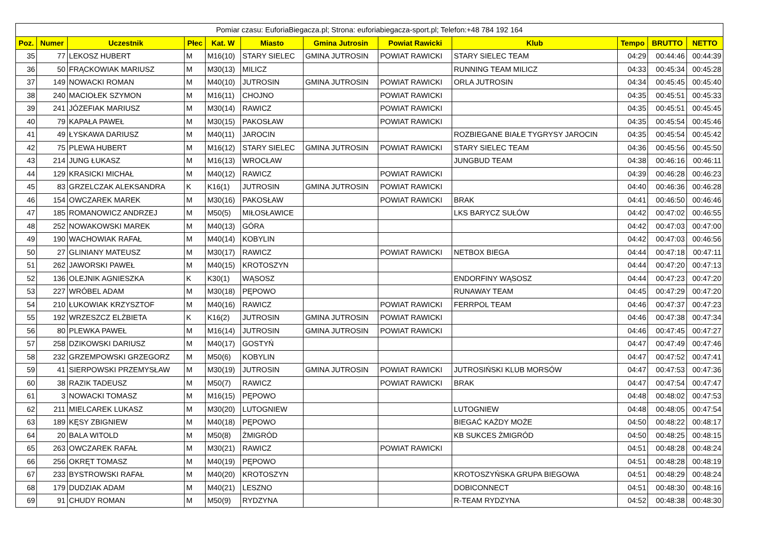| Pomiar czasu: EuforiaBiegacza.pl; Strona: euforiabiegacza-sport.pl; Telefon:+48 784 192 164 | | | | | | | | | | | |
| --- | --- | --- | --- | --- | --- | --- | --- | --- | --- | --- | --- |
| Poz. | Numer | Uczestnik | Płec | Kat. W | Miasto | Gmina Jutrosin | Powiat Rawicki | Klub | Tempo | BRUTTO | NETTO |
| 35 | 77 | LEKOSZ HUBERT | M | M16(10) | STARY SIELEC | GMINA JUTROSIN | POWIAT RAWICKI | STARY SIELEC TEAM | 04:29 | 00:44:46 | 00:44:39 |
| 36 | 50 | FRĄCKOWIAK MARIUSZ | M | M30(13) | MILICZ | | | RUNNING TEAM MILICZ | 04:33 | 00:45:34 | 00:45:28 |
| 37 | 149 | NOWACKI ROMAN | M | M40(10) | JUTROSIN | GMINA JUTROSIN | POWIAT RAWICKI | ORLA JUTROSIN | 04:34 | 00:45:45 | 00:45:40 |
| 38 | 240 | MACIOŁEK SZYMON | M | M16(11) | CHOJNO | | POWIAT RAWICKI | | 04:35 | 00:45:51 | 00:45:33 |
| 39 | 241 | JÓZEFIAK MARIUSZ | M | M30(14) | RAWICZ | | POWIAT RAWICKI | | 04:35 | 00:45:51 | 00:45:45 |
| 40 | 79 | KAPAŁA PAWEŁ | M | M30(15) | PAKOSŁAW | | POWIAT RAWICKI | | 04:35 | 00:45:54 | 00:45:46 |
| 41 | 49 | ŁYSKAWA DARIUSZ | M | M40(11) | JAROCIN | | | ROZBIEGANE BIAŁE TYGRYSY JAROCIN | 04:35 | 00:45:54 | 00:45:42 |
| 42 | 75 | PLEWA HUBERT | M | M16(12) | STARY SIELEC | GMINA JUTROSIN | POWIAT RAWICKI | STARY SIELEC TEAM | 04:36 | 00:45:56 | 00:45:50 |
| 43 | 214 | JUNG ŁUKASZ | M | M16(13) | WROCŁAW | | | JUNGBUD TEAM | 04:38 | 00:46:16 | 00:46:11 |
| 44 | 129 | KRASICKI MICHAŁ | M | M40(12) | RAWICZ | | POWIAT RAWICKI | | 04:39 | 00:46:28 | 00:46:23 |
| 45 | 83 | GRZELCZAK ALEKSANDRA | K | K16(1) | JUTROSIN | GMINA JUTROSIN | POWIAT RAWICKI | | 04:40 | 00:46:36 | 00:46:28 |
| 46 | 154 | OWCZAREK MAREK | M | M30(16) | PAKOSŁAW | | POWIAT RAWICKI | BRAK | 04:41 | 00:46:50 | 00:46:46 |
| 47 | 185 | ROMANOWICZ ANDRZEJ | M | M50(5) | MIŁOSŁAWICE | | | LKS BARYCZ SUŁÓW | 04:42 | 00:47:02 | 00:46:55 |
| 48 | 252 | NOWAKOWSKI MAREK | M | M40(13) | GÓRA | | | | 04:42 | 00:47:03 | 00:47:00 |
| 49 | 190 | WACHOWIAK RAFAŁ | M | M40(14) | KOBYLIN | | | | 04:42 | 00:47:03 | 00:46:56 |
| 50 | 27 | GLINIANY MATEUSZ | M | M30(17) | RAWICZ | | POWIAT RAWICKI | NETBOX BIEGA | 04:44 | 00:47:18 | 00:47:11 |
| 51 | 262 | JAWORSKI PAWEŁ | M | M40(15) | KROTOSZYN | | | | 04:44 | 00:47:20 | 00:47:13 |
| 52 | 136 | OLEJNIK AGNIESZKA | K | K30(1) | WĄSOSZ | | | ENDORFINY WĄSOSZ | 04:44 | 00:47:23 | 00:47:20 |
| 53 | 227 | WRÓBEL ADAM | M | M30(18) | PĘPOWO | | | RUNAWAY TEAM | 04:45 | 00:47:29 | 00:47:20 |
| 54 | 210 | ŁUKOWIAK KRZYSZTOF | M | M40(16) | RAWICZ | | POWIAT RAWICKI | FERRPOL TEAM | 04:46 | 00:47:37 | 00:47:23 |
| 55 | 192 | WRZESZCZ ELŻBIETA | K | K16(2) | JUTROSIN | GMINA JUTROSIN | POWIAT RAWICKI | | 04:46 | 00:47:38 | 00:47:34 |
| 56 | 80 | PLEWKA PAWEŁ | M | M16(14) | JUTROSIN | GMINA JUTROSIN | POWIAT RAWICKI | | 04:46 | 00:47:45 | 00:47:27 |
| 57 | 258 | DZIKOWSKI DARIUSZ | M | M40(17) | GOSTYŃ | | | | 04:47 | 00:47:49 | 00:47:46 |
| 58 | 232 | GRZEMPOWSKI GRZEGORZ | M | M50(6) | KOBYLIN | | | | 04:47 | 00:47:52 | 00:47:41 |
| 59 | 41 | SIERPOWSKI PRZEMYSŁAW | M | M30(19) | JUTROSIN | GMINA JUTROSIN | POWIAT RAWICKI | JUTROSIŃSKI KLUB MORSÓW | 04:47 | 00:47:53 | 00:47:36 |
| 60 | 38 | RAZIK TADEUSZ | M | M50(7) | RAWICZ | | POWIAT RAWICKI | BRAK | 04:47 | 00:47:54 | 00:47:47 |
| 61 | 3 | NOWACKI TOMASZ | M | M16(15) | PĘPOWO | | | | 04:48 | 00:48:02 | 00:47:53 |
| 62 | 211 | MIELCAREK LUKASZ | M | M30(20) | LUTOGNIEW | | | LUTOGNIEW | 04:48 | 00:48:05 | 00:47:54 |
| 63 | 189 | KĘSY ZBIGNIEW | M | M40(18) | PĘPOWO | | | BIEGAĆ KAŻDY MOŻE | 04:50 | 00:48:22 | 00:48:17 |
| 64 | 20 | BALA WITOLD | M | M50(8) | ŻMIGRÓD | | | KB SUKCES ŻMIGRÓD | 04:50 | 00:48:25 | 00:48:15 |
| 65 | 263 | OWCZAREK RAFAŁ | M | M30(21) | RAWICZ | | POWIAT RAWICKI | | 04:51 | 00:48:28 | 00:48:24 |
| 66 | 256 | OKRĘT TOMASZ | M | M40(19) | PĘPOWO | | | | 04:51 | 00:48:28 | 00:48:19 |
| 67 | 233 | BYSTROWSKI RAFAŁ | M | M40(20) | KROTOSZYN | | | KROTOSZYŃSKA GRUPA BIEGOWA | 04:51 | 00:48:29 | 00:48:24 |
| 68 | 179 | DUDZIAK ADAM | M | M40(21) | LESZNO | | | DOBICONNECT | 04:51 | 00:48:30 | 00:48:16 |
| 69 | 91 | CHUDY ROMAN | M | M50(9) | RYDZYNA | | | R-TEAM RYDZYNA | 04:52 | 00:48:38 | 00:48:30 |